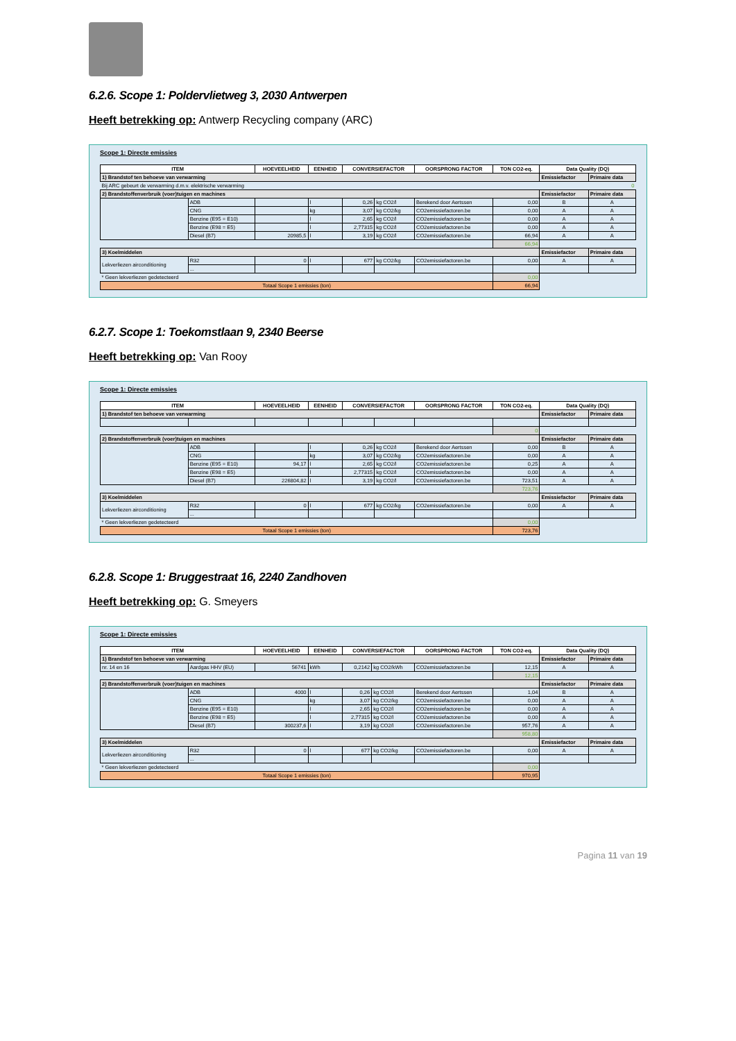6.2.6. Scope 1: Poldervlietweg 3, 2030 Antwerpen
Heeft betrekking op: Antwerp Recycling company (ARC)
Scope 1: Directe emissies
| ITEM | | HOEVEELHEID | EENHEID | CONVERSIEFACTOR | | OORSPRONG FACTOR | TON CO2-eq. | Data Quality (DQ) | |
| --- | --- | --- | --- | --- | --- | --- | --- | --- | --- |
| 1) Brandstof ten behoeve van verwarming | | | | | | | | Emissiefactor | Primaire data |
| Bij ARC gebeurt de verwarming d.m.v. elektrische verwarming 0 | | | | | | | | | |
| 2) Brandstoffenverbruik (voer)tuigen en machines | | | | | | | | Emissiefactor | Primaire data |
| | ADB | | l | 0,26 | kg CO2/l | Berekend door Aertssen | 0,00 | B | A |
| | CNG | | kg | 3,07 | kg CO2/kg | CO2emissiefactoren.be | 0,00 | A | A |
| | Benzine (E95 = E10) | | l | 2,65 | kg CO2/l | CO2emissiefactoren.be | 0,00 | A | A |
| | Benzine (E98 = E5) | | l | 2,77315 | kg CO2/l | CO2emissiefactoren.be | 0,00 | A | A |
| | Diesel (B7) | 20985,5 | l | 3,19 | kg CO2/l | CO2emissiefactoren.be | 66,94 | A | A |
| | | | | | | | 66,94 | | |
| 3) Koelmiddelen | | | | | | | | Emissiefactor | Primaire data |
| Lekverliezen airconditioning | R32 | 0 | l | 677 | kg CO2/kg | CO2emissiefactoren.be | 0,00 | A | A |
| | ... | | | | | | | | |
| * Geen lekverliezen gedetecteerd | | | | | | | 0,00 | | |
| Totaal Scope 1 emissies (ton) | | | | | | | 66,94 | | |
6.2.7. Scope 1: Toekomstlaan 9, 2340 Beerse
Heeft betrekking op: Van Rooy
Scope 1: Directe emissies
| ITEM | | HOEVEELHEID | EENHEID | CONVERSIEFACTOR | | OORSPRONG FACTOR | TON CO2-eq. | Data Quality (DQ) | |
| --- | --- | --- | --- | --- | --- | --- | --- | --- | --- |
| 1) Brandstof ten behoeve van verwarming | | | | | | | | Emissiefactor | Primaire data |
| | | | | | | | 0 | | |
| 2) Brandstoffenverbruik (voer)tuigen en machines | | | | | | | | Emissiefactor | Primaire data |
| | ADB | | l | 0,26 | kg CO2/l | Berekend door Aertssen | 0,00 | B | A |
| | CNG | | kg | 3,07 | kg CO2/kg | CO2emissiefactoren.be | 0,00 | A | A |
| | Benzine (E95 = E10) | 94,17 | l | 2,65 | kg CO2/l | CO2emissiefactoren.be | 0,25 | A | A |
| | Benzine (E98 = E5) | | l | 2,77315 | kg CO2/l | CO2emissiefactoren.be | 0,00 | A | A |
| | Diesel (B7) | 226804,82 | l | 3,19 | kg CO2/l | CO2emissiefactoren.be | 723,51 | A | A |
| | | | | | | | 723,76 | | |
| 3) Koelmiddelen | | | | | | | | Emissiefactor | Primaire data |
| Lekverliezen airconditioning | R32 | 0 | l | 677 | kg CO2/kg | CO2emissiefactoren.be | 0,00 | A | A |
| | ... | | | | | | | | |
| * Geen lekverliezen gedetecteerd | | | | | | | 0,00 | | |
| Totaal Scope 1 emissies (ton) | | | | | | | 723,76 | | |
6.2.8. Scope 1: Bruggestraat 16, 2240 Zandhoven
Heeft betrekking op: G. Smeyers
Scope 1: Directe emissies
| ITEM | | HOEVEELHEID | EENHEID | CONVERSIEFACTOR | | OORSPRONG FACTOR | TON CO2-eq. | Data Quality (DQ) | |
| --- | --- | --- | --- | --- | --- | --- | --- | --- | --- |
| 1) Brandstof ten behoeve van verwarming | | | | | | | | Emissiefactor | Primaire data |
| nr. 14 en 16 | Aardgas HHV (EU) | 56741 | kWh | 0,2142 | kg CO2/kWh | CO2emissiefactoren.be | 12,15 | A | A |
| | | | | | | | 12,15 | | |
| 2) Brandstoffenverbruik (voer)tuigen en machines | | | | | | | | Emissiefactor | Primaire data |
| | ADB | 4000 | l | 0,26 | kg CO2/l | Berekend door Aertssen | 1,04 | B | A |
| | CNG | | kg | 3,07 | kg CO2/kg | CO2emissiefactoren.be | 0,00 | A | A |
| | Benzine (E95 = E10) | | l | 2,65 | kg CO2/l | CO2emissiefactoren.be | 0,00 | A | A |
| | Benzine (E98 = E5) | | l | 2,77315 | kg CO2/l | CO2emissiefactoren.be | 0,00 | A | A |
| | Diesel (B7) | 300237,6 | l | 3,19 | kg CO2/l | CO2emissiefactoren.be | 957,76 | A | A |
| | | | | | | | 958,80 | | |
| 3) Koelmiddelen | | | | | | | | Emissiefactor | Primaire data |
| Lekverliezen airconditioning | R32 | 0 | l | 677 | kg CO2/kg | CO2emissiefactoren.be | 0,00 | A | A |
| | ... | | | | | | | | |
| * Geen lekverliezen gedetecteerd | | | | | | | 0,00 | | |
| Totaal Scope 1 emissies (ton) | | | | | | | 970,95 | | |
Pagina 11 van 19